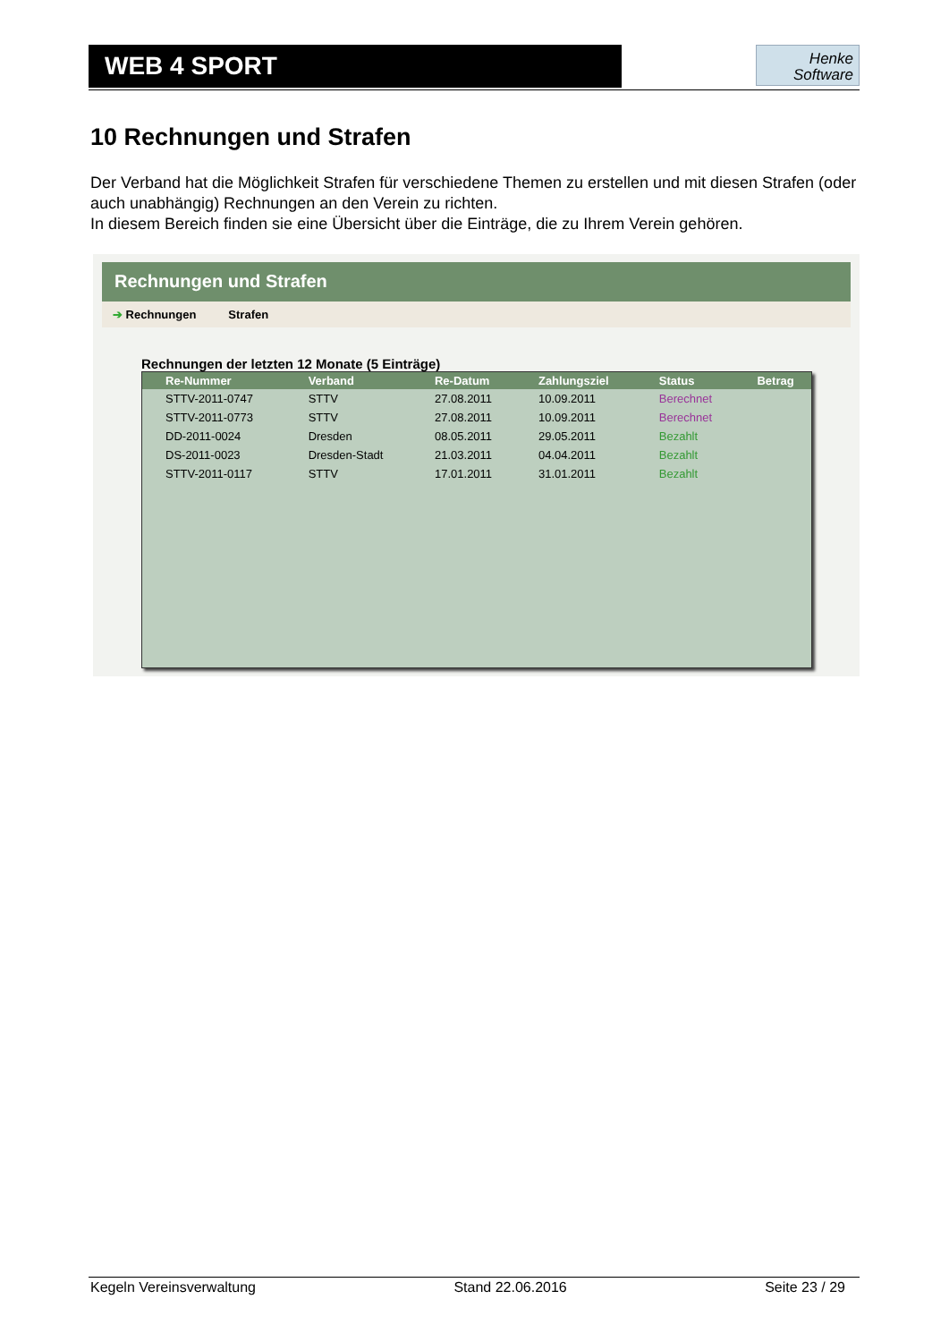WEB 4 SPORT
Henke
Software
10 Rechnungen und Strafen
Der Verband hat die Möglichkeit Strafen für verschiedene Themen zu erstellen und mit diesen Strafen (oder auch unabhängig) Rechnungen an den Verein zu richten.
In diesem Bereich finden sie eine Übersicht über die Einträge, die zu Ihrem Verein gehören.
Rechnungen und Strafen
➔ Rechnungen Strafen
Rechnungen der letzten 12 Monate (5 Einträge)
| Re-Nummer | Verband | Re-Datum | Zahlungsziel | Status | Betrag |
| --- | --- | --- | --- | --- | --- |
| STTV-2011-0747 | STTV | 27.08.2011 | 10.09.2011 | Berechnet | |
| STTV-2011-0773 | STTV | 27.08.2011 | 10.09.2011 | Berechnet | |
| DD-2011-0024 | Dresden | 08.05.2011 | 29.05.2011 | Bezahlt | |
| DS-2011-0023 | Dresden-Stadt | 21.03.2011 | 04.04.2011 | Bezahlt | |
| STTV-2011-0117 | STTV | 17.01.2011 | 31.01.2011 | Bezahlt | |
Kegeln Vereinsverwaltung Stand 22.06.2016 Seite 23 / 29